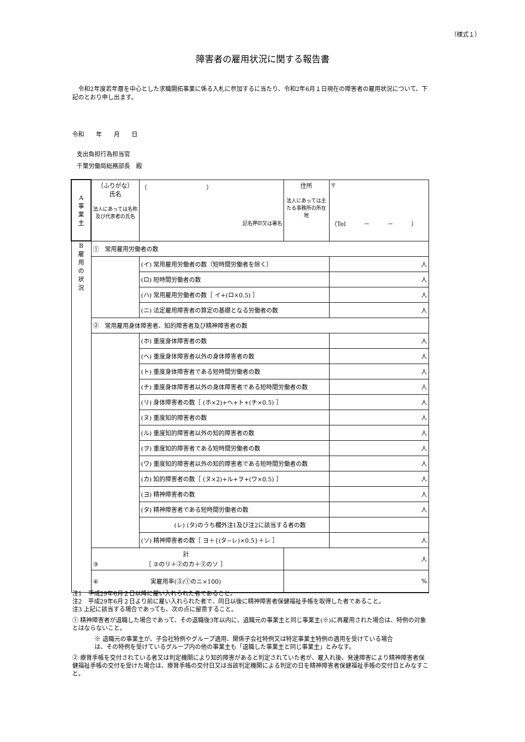（様式１）
障害者の雇用状況に関する報告書
　令和2年度若年層を中心とした求職開拓事業に係る入札に参加するに当たり、令和2年6月１日現在の障害者の雇用状況について、下記のとおり申し出ます。
令和　　年　　月　　日
支出負担行為担当官
千葉労働局総務部長　殿
| A 事 業 主 | （ふりがな） 氏名 法人にあっては名称及び代表者の氏名 | （ ） 記名押印又は署名 | 住所 法人にあっては主たる事務所の所在地 | 〒 （Tel － － ） |
| B 雇 用 の 状 況 | ① 常用雇用労働者の数 | | | |
| | | (イ) 常用雇用労働者の数（短時間労働者を除く） | | 人 |
| | | (ロ) 短時間労働者の数 | | 人 |
| | | (ハ) 常用雇用労働者の数［ イ+(ロ×0.5) ］ | | 人 |
| | | (ニ) 法定雇用障害者の算定の基礎となる労働者の数 | | 人 |
| | ② 常用雇用身体障害者、知的障害者及び精神障害者の数 | | | |
| | | (ホ) 重度身体障害者の数 | | 人 |
| | | (ヘ) 重度身体障害者以外の身体障害者の数 | | 人 |
| | | (ト) 重度身体障害者である短時間労働者の数 | | 人 |
| | | (チ) 重度身体障害者以外の身体障害者である短時間労働者の数 | | 人 |
| | | (リ) 身体障害者の数［ (ホ×2)+ヘ+ト+(チ×0.5) ］ | | 人 |
| | | (ヌ) 重度知的障害者の数 | | 人 |
| | | (ル) 重度知的障害者以外の知的障害者の数 | | 人 |
| | | (ヲ) 重度知的障害者である短時間労働者の数 | | 人 |
| | | (ワ) 重度知的障害者以外の知的障害者である短時間労働者の数 | | 人 |
| | | (カ) 知的障害者の数［ (ヌ×2)+ル+ヲ+(ワ×0.5) ］ | | 人 |
| | | (ヨ) 精神障害者の数 | | 人 |
| | | (タ) 精神障害者である短時間労働者の数 | | 人 |
| | | (レ) (タ)のうち欄外注1及び注2に該当する者の数 | | |
| | | (ソ) 精神障害者の数［ ヨ＋{(タ−レ)×0.5}＋レ ］ | | 人 |
| | ③ 計 ［ ②のリ＋②のカ＋②のソ ］ | | 人 | |
| | ④ 実雇用率(③/①のニ×100) | | % | |
注1　平成29年6月２日以降に雇い入れられた者であること。
注2　平成29年6月２日より前に雇い入れられた者で、同日以後に精神障害者保健福祉手帳を取得した者であること。
注3 上記に該当する場合であっても、次の点に留意すること。
① 精神障害者が退職した場合であって、その退職後3年以内に、退職元の事業主と同じ事業主(※)に再雇用された場合は、特例の対象とはならないこと。
※ 退職元の事業主が、子会社特例やグループ適用、関係子会社特例又は特定事業主特例の適用を受けている場合は、その特例を受けているグループ内の他の事業主も「退職した事業主と同じ事業主」とみなす。
② 療育手帳を交付されている者又は判定機関により知的障害があると判定されていた者が、雇入れ後、発達障害により精神障害者保健福祉手帳の交付を受けた場合は、療育手帳の交付日又は当該判定機関による判定の日を精神障害者保健福祉手帳の交付日とみなすこと。